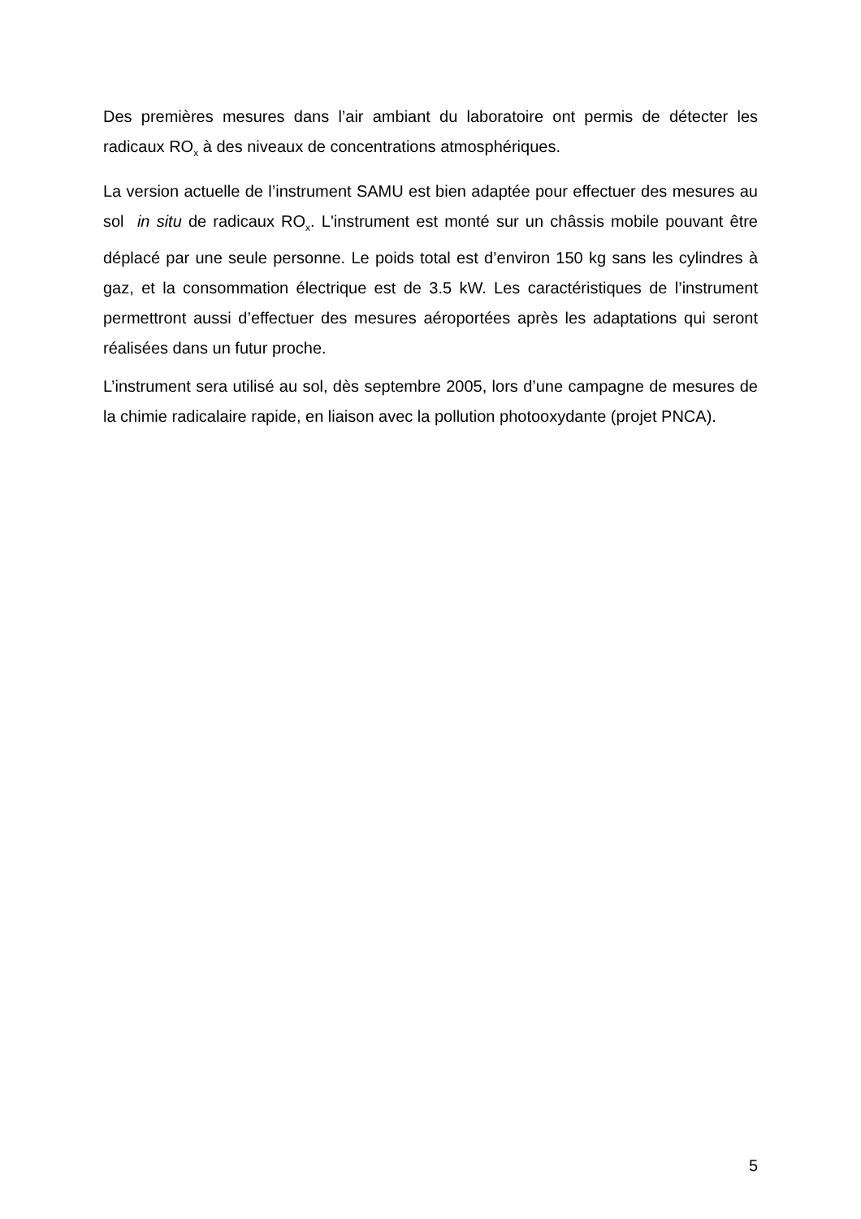Des premières mesures dans l’air ambiant du laboratoire ont permis de détecter les radicaux RO<sub>x</sub> à des niveaux de concentrations atmosphériques.
La version actuelle de l’instrument SAMU est bien adaptée pour effectuer des mesures au sol in situ de radicaux RO<sub>x</sub>. L'instrument est monté sur un châssis mobile pouvant être déplacé par une seule personne. Le poids total est d’environ 150 kg sans les cylindres à gaz, et la consommation électrique est de 3.5 kW. Les caractéristiques de l’instrument permettront aussi d’effectuer des mesures aéroportées après les adaptations qui seront réalisées dans un futur proche.
L’instrument sera utilisé au sol, dès septembre 2005, lors d’une campagne de mesures de la chimie radicalaire rapide, en liaison avec la pollution photooxydante (projet PNCA).
5